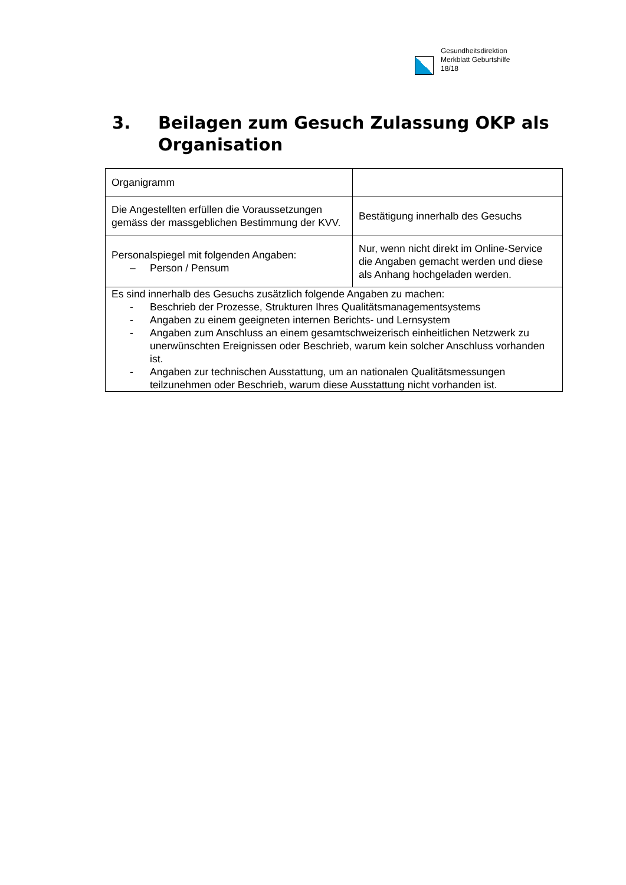Gesundheitsdirektion
Merkblatt Geburtshilfe
18/18
3. Beilagen zum Gesuch Zulassung OKP als
Organisation
| Organigramm | |
| Die Angestellten erfüllen die Voraussetzungen gemäss der massgeblichen Bestimmung der KVV. | Bestätigung innerhalb des Gesuchs |
| Personalspiegel mit folgenden Angaben: – Person / Pensum | Nur, wenn nicht direkt im Online-Service die Angaben gemacht werden und diese als Anhang hochgeladen werden. |
| Es sind innerhalb des Gesuchs zusätzlich folgende Angaben zu machen: - Beschrieb der Prozesse, Strukturen Ihres Qualitätsmanagementsystems - Angaben zu einem geeigneten internen Berichts- und Lernsystem - Angaben zum Anschluss an einem gesamtschweizerisch einheitlichen Netzwerk zu unerwünschten Ereignissen oder Beschrieb, warum kein solcher Anschluss vorhanden ist. - Angaben zur technischen Ausstattung, um an nationalen Qualitätsmessungen teilzunehmen oder Beschrieb, warum diese Ausstattung nicht vorhanden ist. | |